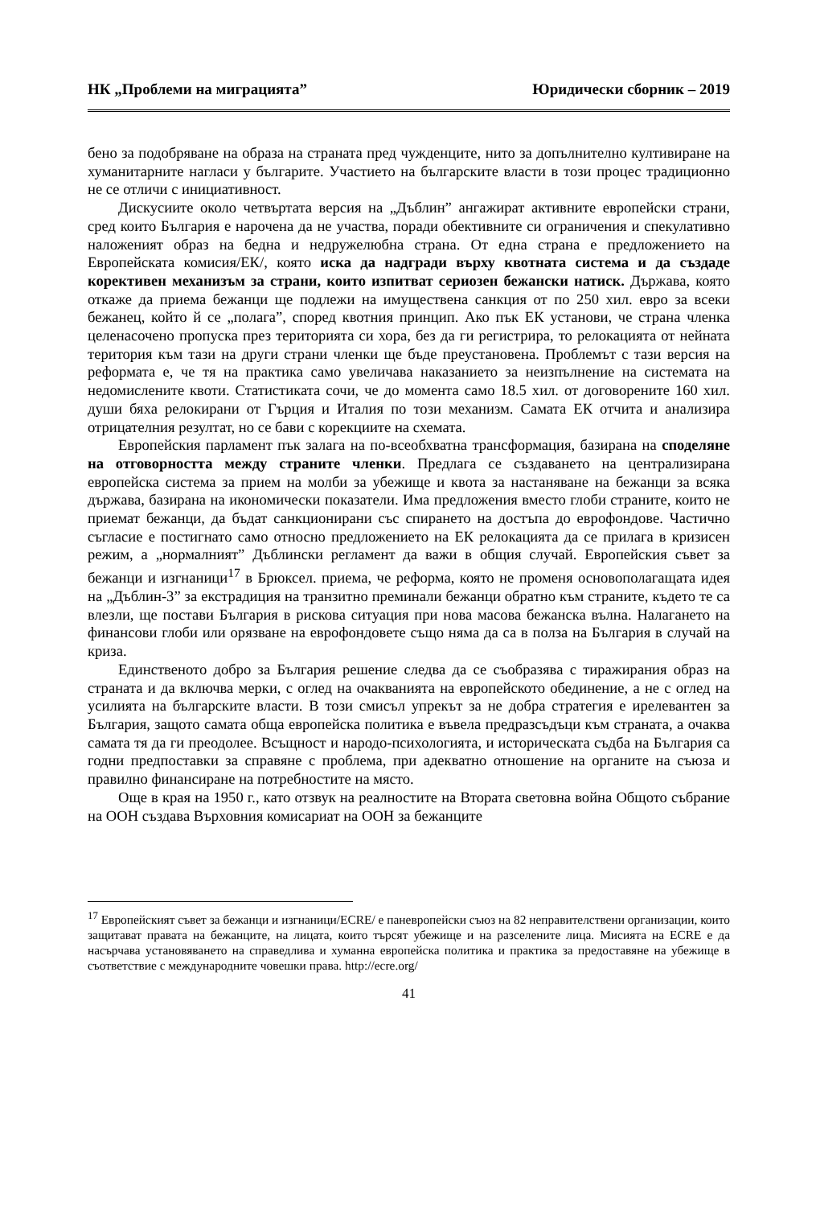НК „Проблеми на миграцията” Юридически сборник – 2019
бено за подобряване на образа на страната пред чужденците, нито за допълнително култивиране на хуманитарните нагласи у българите. Участието на българските власти в този процес традиционно не се отличи с инициативност.
Дискусиите около четвъртата версия на „Дъблин” ангажират активните европейски страни, сред които България е нарочена да не участва, поради обективните си ограничения и спекулативно наложеният образ на бедна и недружелюбна страна. От една страна е предложението на Европейската комисия/ЕК/, която иска да надгради върху квотната система и да създаде коректив­ен механизъм за страни, които изпитват сериозен бежански натиск. Държава, която откаже да приема бежанци ще подлежи на имуществена санкция от по 250 хил. евро за всеки бежанец, който й се „полага”, според квотния принцип. Ако пък ЕК установи, че страна членка целенасочено пропуска през територията си хора, без да ги регистрира, то релокацията от нейната територия към тази на други страни членки ще бъде преустановена. Проблемът с тази версия на реформата е, че тя на практика само увеличава наказанието за неизпълнение на системата на недомислените квоти. Статистиката сочи, че до момента само 18.5 хил. от договорените 160 хил. души бяха релокирани от Гърция и Италия по този механизм. Самата ЕК отчита и анализира отрицателния резултат, но се бави с корекциите на схемата.
Европейския парламент пък залага на по-всеобхватна трансформация, базирана на споделяне на отговорността между страните членки. Предлага се създаването на централизирана европейска система за прием на молби за убежище и квота за настаняване на бежанци за всяка държава, базирана на икономически показатели. Има предложения вместо глоби страните, които не приемат бежанци, да бъдат санкционирани със спирането на достъпа до еврофондове. Частично съгласие е постигнато само относно предложението на ЕК релокацията да се прилага в кризисен режим, а „нормалният” Дъблински регламент да важи в общия случай. Европейския съвет за бежанци и изгнаници<sup>17</sup> в Брюксел. приема, че реформа, която не променя основополагащата идея на „Дъблин-3” за екстрадиция на транзитно преминали бежанци обратно към страните, където те са влезли, ще постави България в рискова ситуация при нова масова бежанска вълна. Налагането на финансови глоби или орязване на еврофондовете също няма да са в полза на България в случай на криза.
Единственото добро за България решение следва да се съобразява с тиражирания образ на страната и да включва мерки, с оглед на очакванията на европейското обединение, а не с оглед на усилията на българските власти. В този смисъл упрекът за не добра стратегия е ирелевантен за България, защото самата обща европейска политика е въвела предразсъдъци към страната, а очаква самата тя да ги преодолее. Всъщност и народо-психологията, и историческата съдба на България са годни предпоставки за справяне с проблема, при адекватно отношение на органите на съюза и правилно финансиране на потребностите на място.
Още в края на 1950 г., като отзвук на реалностите на Втората световна война Общото събрание на ООН създава Върховния комисариат на ООН за бежанците
<sup>17</sup> Европейският съвет за бежанци и изгнаници/ECRE/ е паневропейски съюз на 82 неправителствени организации, които защитават правата на бежанците, на лицата, които търсят убежище и на разселените лица. Мисията на ECRE е да насърчава установяването на справедлива и хуманна европейска политика и практика за предоставяне на убежище в съответствие с международните човешки права. http://ecre.org/
41